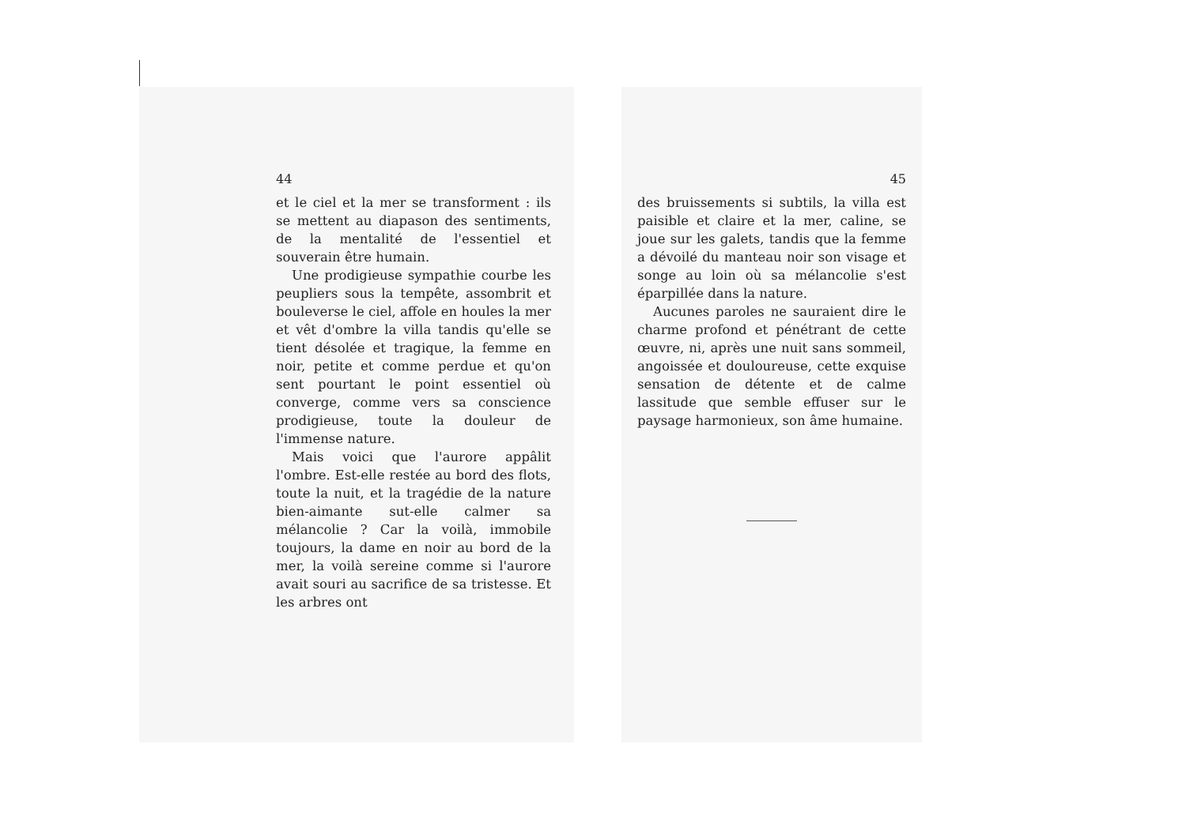44
et le ciel et la mer se transforment : ils se mettent au diapason des sentiments, de la mentalité de l'essentiel et souverain être humain.
Une prodigieuse sympathie courbe les peupliers sous la tempête, assombrit et bouleverse le ciel, affole en houles la mer et vêt d'ombre la villa tandis qu'elle se tient désolée et tragique, la femme en noir, petite et comme perdue et qu'on sent pourtant le point essentiel où converge, comme vers sa conscience prodigieuse, toute la douleur de l'immense nature.
Mais voici que l'aurore appâlit l'ombre. Est-elle restée au bord des flots, toute la nuit, et la tragédie de la nature bien-aimante sut-elle calmer sa mélancolie ? Car la voilà, immobile toujours, la dame en noir au bord de la mer, la voilà sereine comme si l'aurore avait souri au sacrifice de sa tristesse. Et les arbres ont
45
des bruissements si subtils, la villa est paisible et claire et la mer, caline, se joue sur les galets, tandis que la femme a dévoilé du manteau noir son visage et songe au loin où sa mélancolie s'est éparpillée dans la nature.
Aucunes paroles ne sauraient dire le charme profond et pénétrant de cette œuvre, ni, après une nuit sans sommeil, angoissée et douloureuse, cette exquise sensation de détente et de calme lassitude que semble effuser sur le paysage harmonieux, son âme humaine.